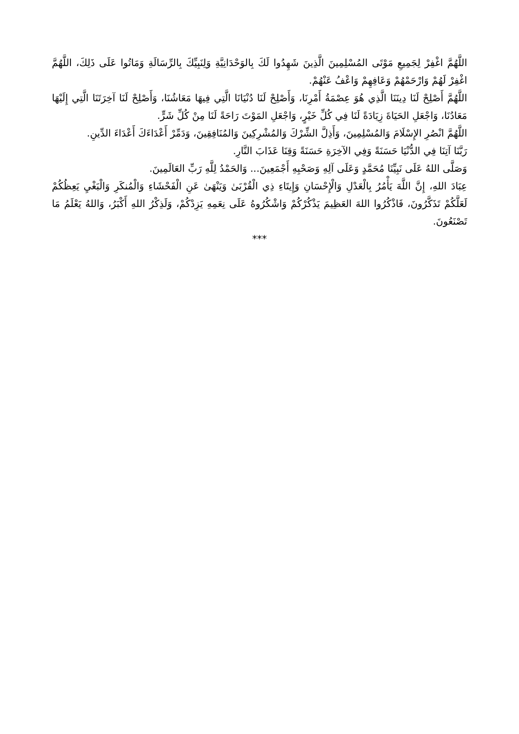اللَّهُمَّ اغْفِرْ لِجَمِيعِ مَوْتَى المُسْلِمِينَ الَّذِينَ شَهِدُوا لَكَ بِالوَحْدَانِيَّةِ وَلِنَبِيِّكَ بِالرِّسَالَةِ وَمَاتُوا عَلَى ذَلِكَ، اللَّهُمَّ اغْفِرْ لَهُمْ وَارْحَمْهُمْ وَعَافِهِمْ وَاعْفُ عَنْهُمْ.
اللَّهُمَّ أَصْلِحْ لَنَا دِينَنَا الَّذِي هُوَ عِصْمَةُ أَمْرِنَا، وَأَصْلِحْ لَنَا دُنْيَانَا الَّتِي فِيهَا مَعَاشُنَا، وَأَصْلِحْ لَنَا آخِرَتَنَا الَّتِي إِلَيْهَا مَعَادُنَا، وَاجْعَلِ الحَيَاةَ زِيَادَةً لَنَا فِي كُلِّ خَيْرٍ، وَاجْعَلِ المَوْتَ رَاحَةً لَنَا مِنْ كُلِّ شَرٍّ.
اللَّهُمَّ انْصُرِ الإِسْلَامَ وَالمُسْلِمِينَ، وَأَذِلَّ الشِّرْكَ وَالمُشْرِكِينَ وَالمُنَافِقِينَ، وَدَمِّرْ أَعْدَاءَكَ أَعْدَاءَ الدِّينِ.
رَبَّنَا آتِنَا فِي الدُّنْيَا حَسَنَةً وَفِي الآخِرَةِ حَسَنَةً وَقِنَا عَذَابَ النَّارِ.
وَصَلَّى اللهُ عَلَى نَبِيِّنَا مُحَمَّدٍ وَعَلَى آلِهِ وَصَحْبِهِ أَجْمَعِينَ... وَالحَمْدُ لِلَّهِ رَبِّ العَالَمِينَ.
عِبَادَ اللهِ، إِنَّ اللَّهَ يَأْمُرُ بِالْعَدْلِ وَالْإِحْسَانِ وَإِيتَاءِ ذِي الْقُرْبَىٰ وَيَنْهَىٰ عَنِ الْفَحْشَاءِ وَالْمُنكَرِ وَالْبَغْيِ يَعِظُكُمْ لَعَلَّكُمْ تَذَكَّرُونَ، فَاذْكُرُوا اللهَ العَظِيمَ يَذْكُرْكُمْ وَاشْكُرُوهُ عَلَى نِعَمِهِ يَزِدْكُمْ، وَلَذِكْرُ اللهِ أَكْبَرُ، وَاللهُ يَعْلَمُ مَا تَصْنَعُونَ.
***